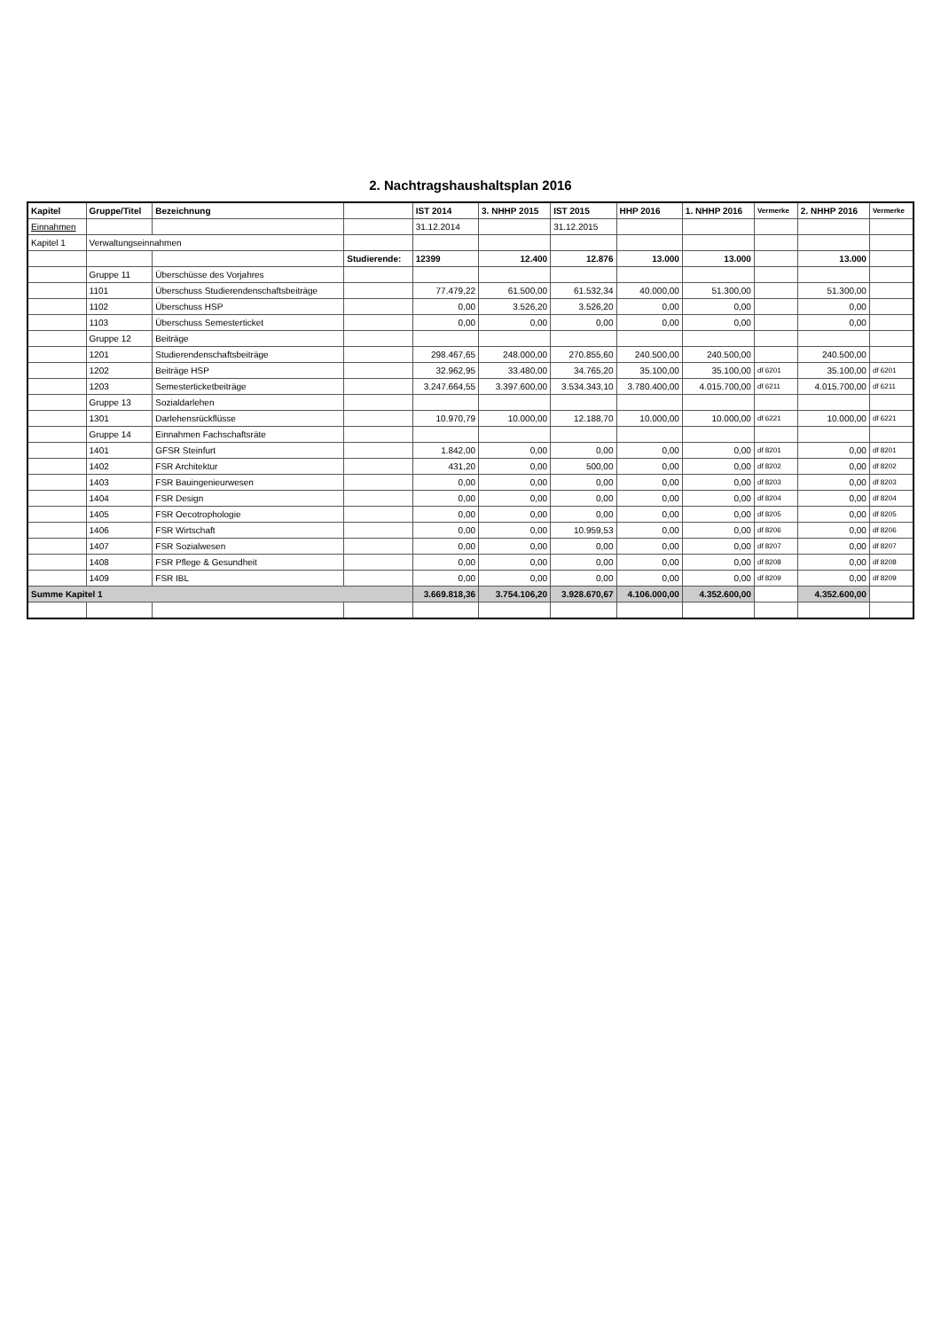2. Nachtragshaushaltsplan 2016
| Kapitel | Gruppe/Titel | Bezeichnung | | IST 2014 | 3. NHHP 2015 | IST 2015 | HHP 2016 | 1. NHHP 2016 | Vermerke | 2. NHHP 2016 | Vermerke |
| --- | --- | --- | --- | --- | --- | --- | --- | --- | --- | --- | --- |
| Einnahmen | | | | 31.12.2014 | | 31.12.2015 | | | | | |
| Kapitel 1 | Verwaltungseinnahmen | | | | | | | | | | |
| | | | Studierende: | 12399 | 12.400 | 12.876 | 13.000 | 13.000 | | 13.000 | |
| | Gruppe 11 | Überschüsse des Vorjahres | | | | | | | | | |
| | 1101 | Überschuss Studierendenschaftsbeiträge | | 77.479,22 | 61.500,00 | 61.532,34 | 40.000,00 | 51.300,00 | | 51.300,00 | |
| | 1102 | Überschuss HSP | | 0,00 | 3.526,20 | 3.526,20 | 0,00 | 0,00 | | 0,00 | |
| | 1103 | Überschuss Semesterticket | | 0,00 | 0,00 | 0,00 | 0,00 | 0,00 | | 0,00 | |
| | Gruppe 12 | Beiträge | | | | | | | | | |
| | 1201 | Studierendenschaftsbeiträge | | 298.467,65 | 248.000,00 | 270.855,60 | 240.500,00 | 240.500,00 | | 240.500,00 | |
| | 1202 | Beiträge HSP | | 32.962,95 | 33.480,00 | 34.765,20 | 35.100,00 | 35.100,00 | df 6201 | 35.100,00 | df 6201 |
| | 1203 | Semesterticketbeiträge | | 3.247.664,55 | 3.397.600,00 | 3.534.343,10 | 3.780.400,00 | 4.015.700,00 | df 6211 | 4.015.700,00 | df 6211 |
| | Gruppe 13 | Sozialdarlehen | | | | | | | | | |
| | 1301 | Darlehensrückflüsse | | 10.970,79 | 10.000,00 | 12.188,70 | 10.000,00 | 10.000,00 | df 6221 | 10.000,00 | df 6221 |
| | Gruppe 14 | Einnahmen Fachschaftsräte | | | | | | | | | |
| | 1401 | GFSR Steinfurt | | 1.842,00 | 0,00 | 0,00 | 0,00 | 0,00 | df 8201 | 0,00 | df 8201 |
| | 1402 | FSR Architektur | | 431,20 | 0,00 | 500,00 | 0,00 | 0,00 | df 8202 | 0,00 | df 8202 |
| | 1403 | FSR Bauingenieurwesen | | 0,00 | 0,00 | 0,00 | 0,00 | 0,00 | df 8203 | 0,00 | df 8203 |
| | 1404 | FSR Design | | 0,00 | 0,00 | 0,00 | 0,00 | 0,00 | df 8204 | 0,00 | df 8204 |
| | 1405 | FSR Oecotrophologie | | 0,00 | 0,00 | 0,00 | 0,00 | 0,00 | df 8205 | 0,00 | df 8205 |
| | 1406 | FSR Wirtschaft | | 0,00 | 0,00 | 10.959,53 | 0,00 | 0,00 | df 8206 | 0,00 | df 8206 |
| | 1407 | FSR Sozialwesen | | 0,00 | 0,00 | 0,00 | 0,00 | 0,00 | df 8207 | 0,00 | df 8207 |
| | 1408 | FSR Pflege & Gesundheit | | 0,00 | 0,00 | 0,00 | 0,00 | 0,00 | df 8208 | 0,00 | df 8208 |
| | 1409 | FSR IBL | | 0,00 | 0,00 | 0,00 | 0,00 | 0,00 | df 8209 | 0,00 | df 8209 |
| Summe Kapitel 1 | | | | 3.669.818,36 | 3.754.106,20 | 3.928.670,67 | 4.106.000,00 | 4.352.600,00 | | 4.352.600,00 | |